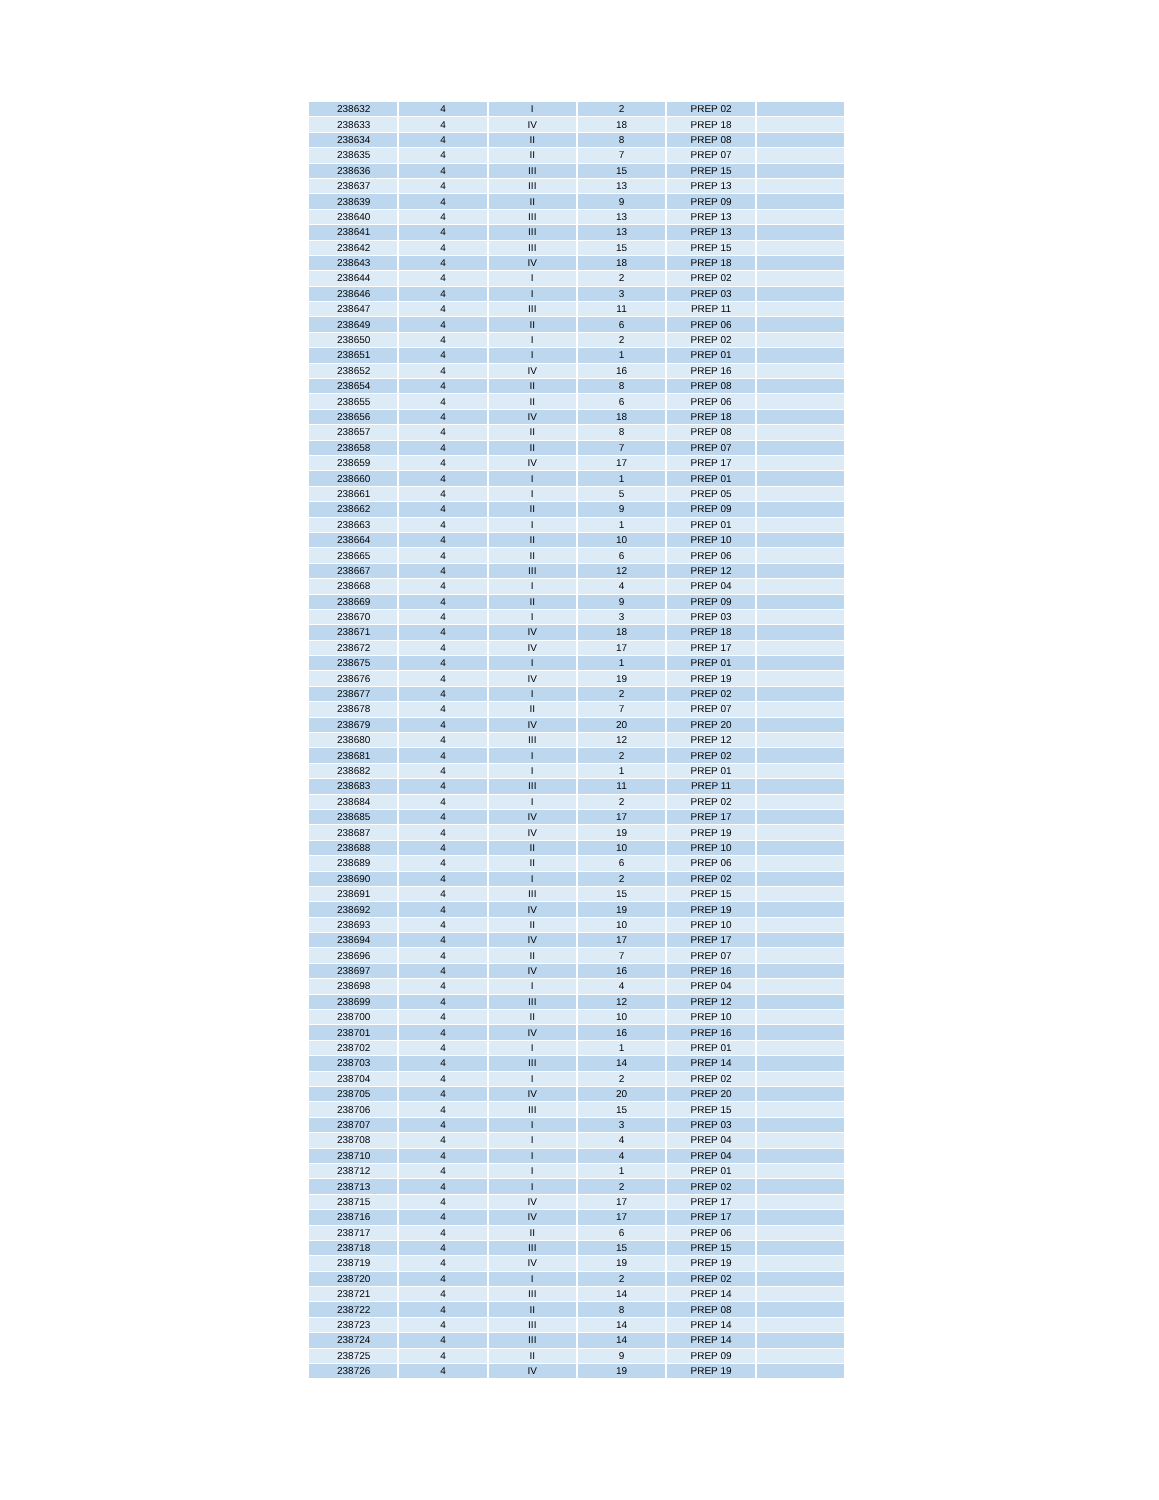| 238632 | 4 | I | 2 | PREP 02 | |
| 238633 | 4 | IV | 18 | PREP 18 | |
| 238634 | 4 | II | 8 | PREP 08 | |
| 238635 | 4 | II | 7 | PREP 07 | |
| 238636 | 4 | III | 15 | PREP 15 | |
| 238637 | 4 | III | 13 | PREP 13 | |
| 238639 | 4 | II | 9 | PREP 09 | |
| 238640 | 4 | III | 13 | PREP 13 | |
| 238641 | 4 | III | 13 | PREP 13 | |
| 238642 | 4 | III | 15 | PREP 15 | |
| 238643 | 4 | IV | 18 | PREP 18 | |
| 238644 | 4 | I | 2 | PREP 02 | |
| 238646 | 4 | I | 3 | PREP 03 | |
| 238647 | 4 | III | 11 | PREP 11 | |
| 238649 | 4 | II | 6 | PREP 06 | |
| 238650 | 4 | I | 2 | PREP 02 | |
| 238651 | 4 | I | 1 | PREP 01 | |
| 238652 | 4 | IV | 16 | PREP 16 | |
| 238654 | 4 | II | 8 | PREP 08 | |
| 238655 | 4 | II | 6 | PREP 06 | |
| 238656 | 4 | IV | 18 | PREP 18 | |
| 238657 | 4 | II | 8 | PREP 08 | |
| 238658 | 4 | II | 7 | PREP 07 | |
| 238659 | 4 | IV | 17 | PREP 17 | |
| 238660 | 4 | I | 1 | PREP 01 | |
| 238661 | 4 | I | 5 | PREP 05 | |
| 238662 | 4 | II | 9 | PREP 09 | |
| 238663 | 4 | I | 1 | PREP 01 | |
| 238664 | 4 | II | 10 | PREP 10 | |
| 238665 | 4 | II | 6 | PREP 06 | |
| 238667 | 4 | III | 12 | PREP 12 | |
| 238668 | 4 | I | 4 | PREP 04 | |
| 238669 | 4 | II | 9 | PREP 09 | |
| 238670 | 4 | I | 3 | PREP 03 | |
| 238671 | 4 | IV | 18 | PREP 18 | |
| 238672 | 4 | IV | 17 | PREP 17 | |
| 238675 | 4 | I | 1 | PREP 01 | |
| 238676 | 4 | IV | 19 | PREP 19 | |
| 238677 | 4 | I | 2 | PREP 02 | |
| 238678 | 4 | II | 7 | PREP 07 | |
| 238679 | 4 | IV | 20 | PREP 20 | |
| 238680 | 4 | III | 12 | PREP 12 | |
| 238681 | 4 | I | 2 | PREP 02 | |
| 238682 | 4 | I | 1 | PREP 01 | |
| 238683 | 4 | III | 11 | PREP 11 | |
| 238684 | 4 | I | 2 | PREP 02 | |
| 238685 | 4 | IV | 17 | PREP 17 | |
| 238687 | 4 | IV | 19 | PREP 19 | |
| 238688 | 4 | II | 10 | PREP 10 | |
| 238689 | 4 | II | 6 | PREP 06 | |
| 238690 | 4 | I | 2 | PREP 02 | |
| 238691 | 4 | III | 15 | PREP 15 | |
| 238692 | 4 | IV | 19 | PREP 19 | |
| 238693 | 4 | II | 10 | PREP 10 | |
| 238694 | 4 | IV | 17 | PREP 17 | |
| 238696 | 4 | II | 7 | PREP 07 | |
| 238697 | 4 | IV | 16 | PREP 16 | |
| 238698 | 4 | I | 4 | PREP 04 | |
| 238699 | 4 | III | 12 | PREP 12 | |
| 238700 | 4 | II | 10 | PREP 10 | |
| 238701 | 4 | IV | 16 | PREP 16 | |
| 238702 | 4 | I | 1 | PREP 01 | |
| 238703 | 4 | III | 14 | PREP 14 | |
| 238704 | 4 | I | 2 | PREP 02 | |
| 238705 | 4 | IV | 20 | PREP 20 | |
| 238706 | 4 | III | 15 | PREP 15 | |
| 238707 | 4 | I | 3 | PREP 03 | |
| 238708 | 4 | I | 4 | PREP 04 | |
| 238710 | 4 | I | 4 | PREP 04 | |
| 238712 | 4 | I | 1 | PREP 01 | |
| 238713 | 4 | I | 2 | PREP 02 | |
| 238715 | 4 | IV | 17 | PREP 17 | |
| 238716 | 4 | IV | 17 | PREP 17 | |
| 238717 | 4 | II | 6 | PREP 06 | |
| 238718 | 4 | III | 15 | PREP 15 | |
| 238719 | 4 | IV | 19 | PREP 19 | |
| 238720 | 4 | I | 2 | PREP 02 | |
| 238721 | 4 | III | 14 | PREP 14 | |
| 238722 | 4 | II | 8 | PREP 08 | |
| 238723 | 4 | III | 14 | PREP 14 | |
| 238724 | 4 | III | 14 | PREP 14 | |
| 238725 | 4 | II | 9 | PREP 09 | |
| 238726 | 4 | IV | 19 | PREP 19 | |